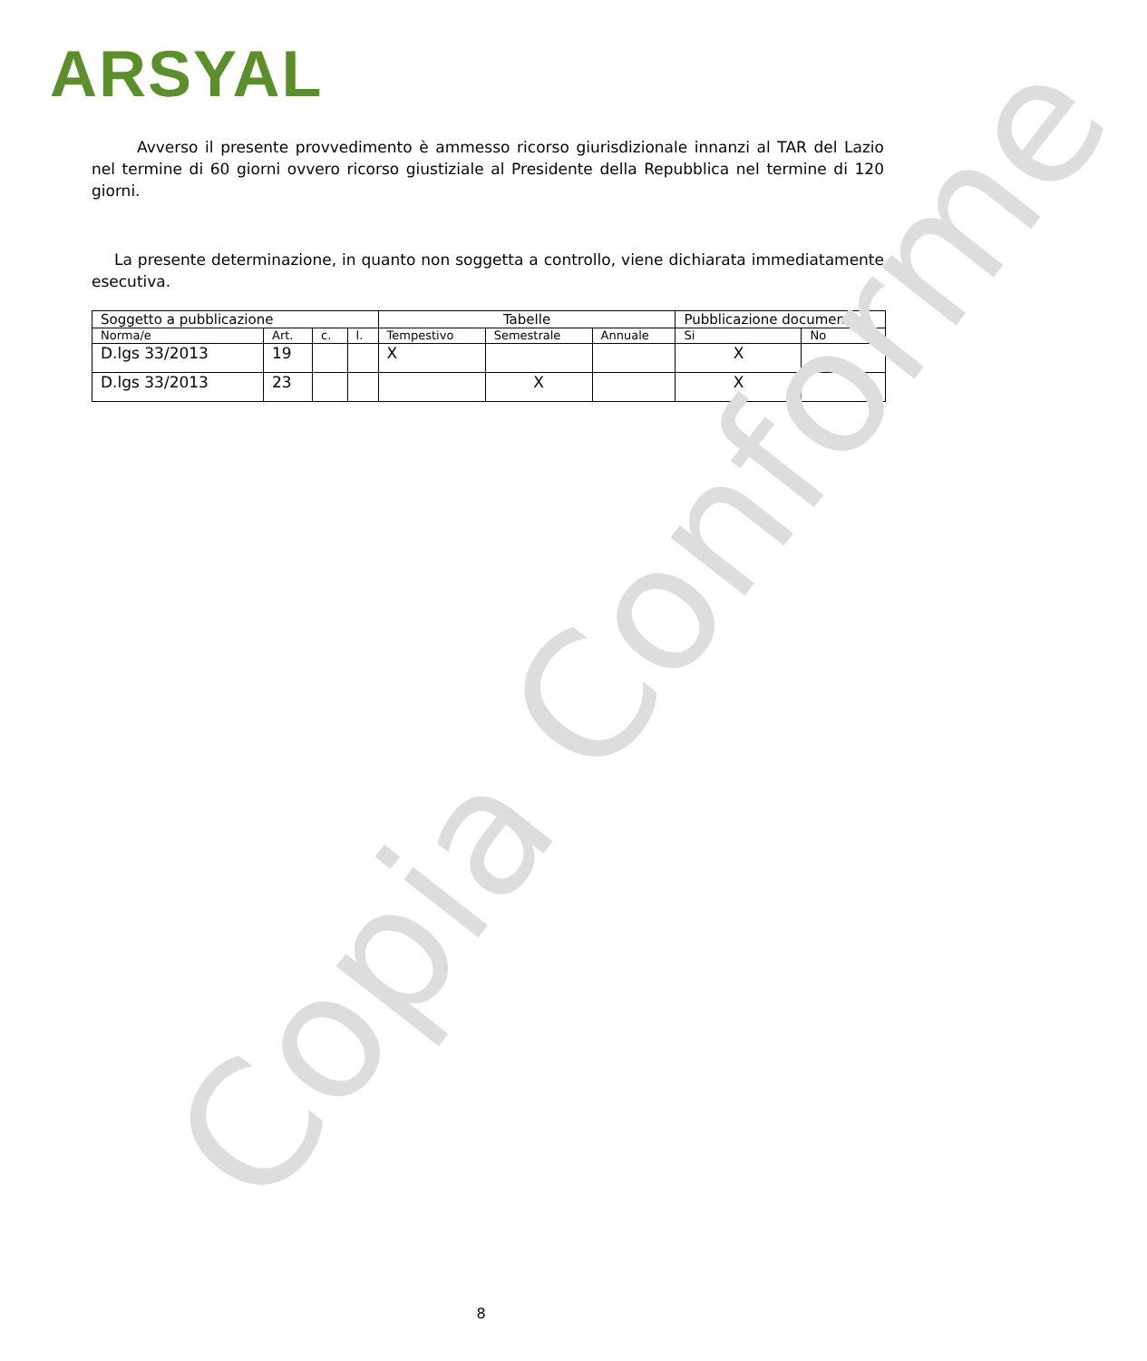ARSYAL
Avverso il presente provvedimento è ammesso ricorso giurisdizionale innanzi al TAR del Lazio nel termine di 60 giorni ovvero ricorso giustiziale al Presidente della Repubblica nel termine di 120 giorni.
La presente determinazione, in quanto non soggetta a controllo, viene dichiarata immediatamente esecutiva.
| Soggetto a pubblicazione | | | | Tabelle | | | Pubblicazione documento | |
| Norma/e | Art. | c. | l. | Tempestivo | Semestrale | Annuale | Si | No |
| D.lgs 33/2013 | 19 | | | X | | | X | |
| D.lgs 33/2013 | 23 | | | | X | | X | |
Copia Conforme 8